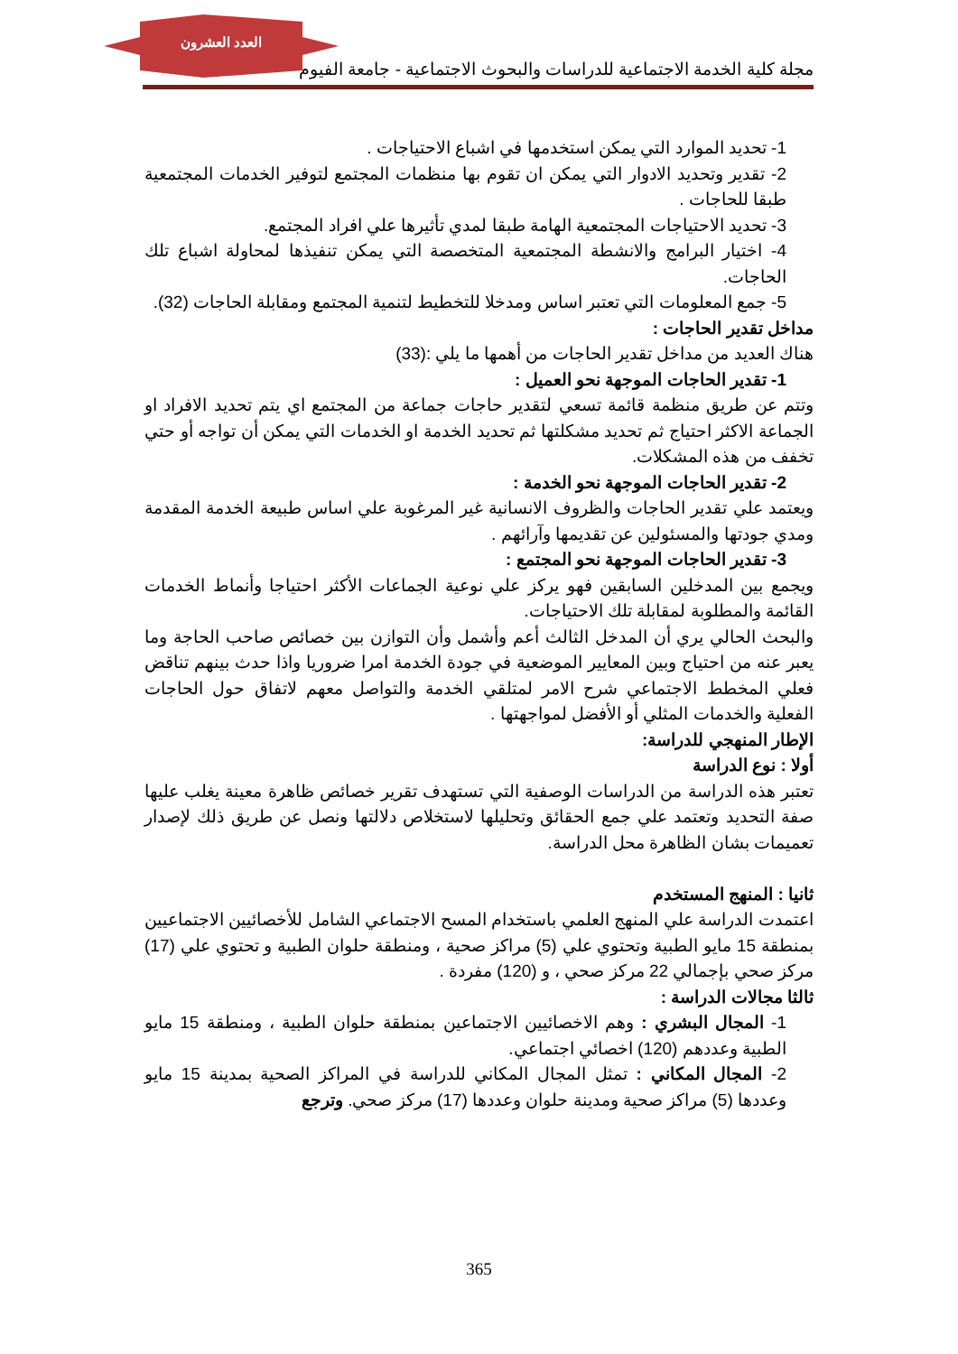العدد العشرون
مجلة كلية الخدمة الاجتماعية للدراسات والبحوث الاجتماعية - جامعة الفيوم
1- تحديد الموارد التي يمكن استخدمها في اشباع الاحتياجات .
2- تقدير وتحديد الادوار التي يمكن ان تقوم بها منظمات المجتمع لتوفير الخدمات المجتمعية طبقا للحاجات .
3- تحديد الاحتياجات المجتمعية الهامة طبقا لمدي تأثيرها علي افراد المجتمع.
4- اختيار البرامج والانشطة المجتمعية المتخصصة التي يمكن تنفيذها لمحاولة اشباع تلك الحاجات.
5- جمع المعلومات التي تعتبر اساس ومدخلا للتخطيط لتنمية المجتمع ومقابلة الحاجات (32).
مداخل تقدير الحاجات :
هناك العديد من مداخل تقدير الحاجات من أهمها ما يلي :(33)
1- تقدير الحاجات الموجهة نحو العميل :
وتتم عن طريق منظمة قائمة تسعي لتقدير حاجات جماعة من المجتمع اي يتم تحديد الافراد او الجماعة الاكثر احتياج ثم تحديد مشكلتها ثم تحديد الخدمة او الخدمات التي يمكن أن تواجه أو حتي تخفف من هذه المشكلات.
2- تقدير الحاجات الموجهة نحو الخدمة :
ويعتمد علي تقدير الحاجات والظروف الانسانية غير المرغوبة علي اساس طبيعة الخدمة المقدمة ومدي جودتها والمسئولين عن تقديمها وآرائهم .
3- تقدير الحاجات الموجهة نحو المجتمع :
ويجمع بين المدخلين السابقين فهو يركز علي نوعية الجماعات الأكثر احتياجا وأنماط الخدمات القائمة والمطلوبة لمقابلة تلك الاحتياجات.
والبحث الحالي يري أن المدخل الثالث أعم وأشمل وأن التوازن بين خصائص صاحب الحاجة وما يعبر عنه من احتياج وبين المعايير الموضعية في جودة الخدمة امرا ضروريا واذا حدث بينهم تناقض فعلي المخطط الاجتماعي شرح الامر لمتلقي الخدمة والتواصل معهم لاتفاق حول الحاجات الفعلية والخدمات المثلي أو الأفضل لمواجهتها .
الإطار المنهجي للدراسة:
أولا : نوع الدراسة
تعتبر هذه الدراسة من الدراسات الوصفية التي تستهدف تقرير خصائص ظاهرة معينة يغلب عليها صفة التحديد وتعتمد علي جمع الحقائق وتحليلها لاستخلاص دلالتها ونصل عن طريق ذلك لإصدار تعميمات بشان الظاهرة محل الدراسة.
ثانيا : المنهج المستخدم
اعتمدت الدراسة علي المنهج العلمي باستخدام المسح الاجتماعي الشامل للأخصائيين الاجتماعيين بمنطقة 15 مايو الطبية وتحتوي علي (5) مراكز صحية ، ومنطقة حلوان الطبية و تحتوي علي (17) مركز صحي بإجمالي 22 مركز صحي ، و (120) مفردة .
ثالثا مجالات الدراسة :
1- المجال البشري : وهم الاخصائيين الاجتماعين بمنطقة حلوان الطبية ، ومنطقة 15 مايو الطبية وعددهم (120) اخصائي اجتماعي.
2- المجال المكاني : تمثل المجال المكاني للدراسة في المراكز الصحية بمدينة 15 مايو وعددها (5) مراكز صحية ومدينة حلوان وعددها (17) مركز صحي. وترجع
365